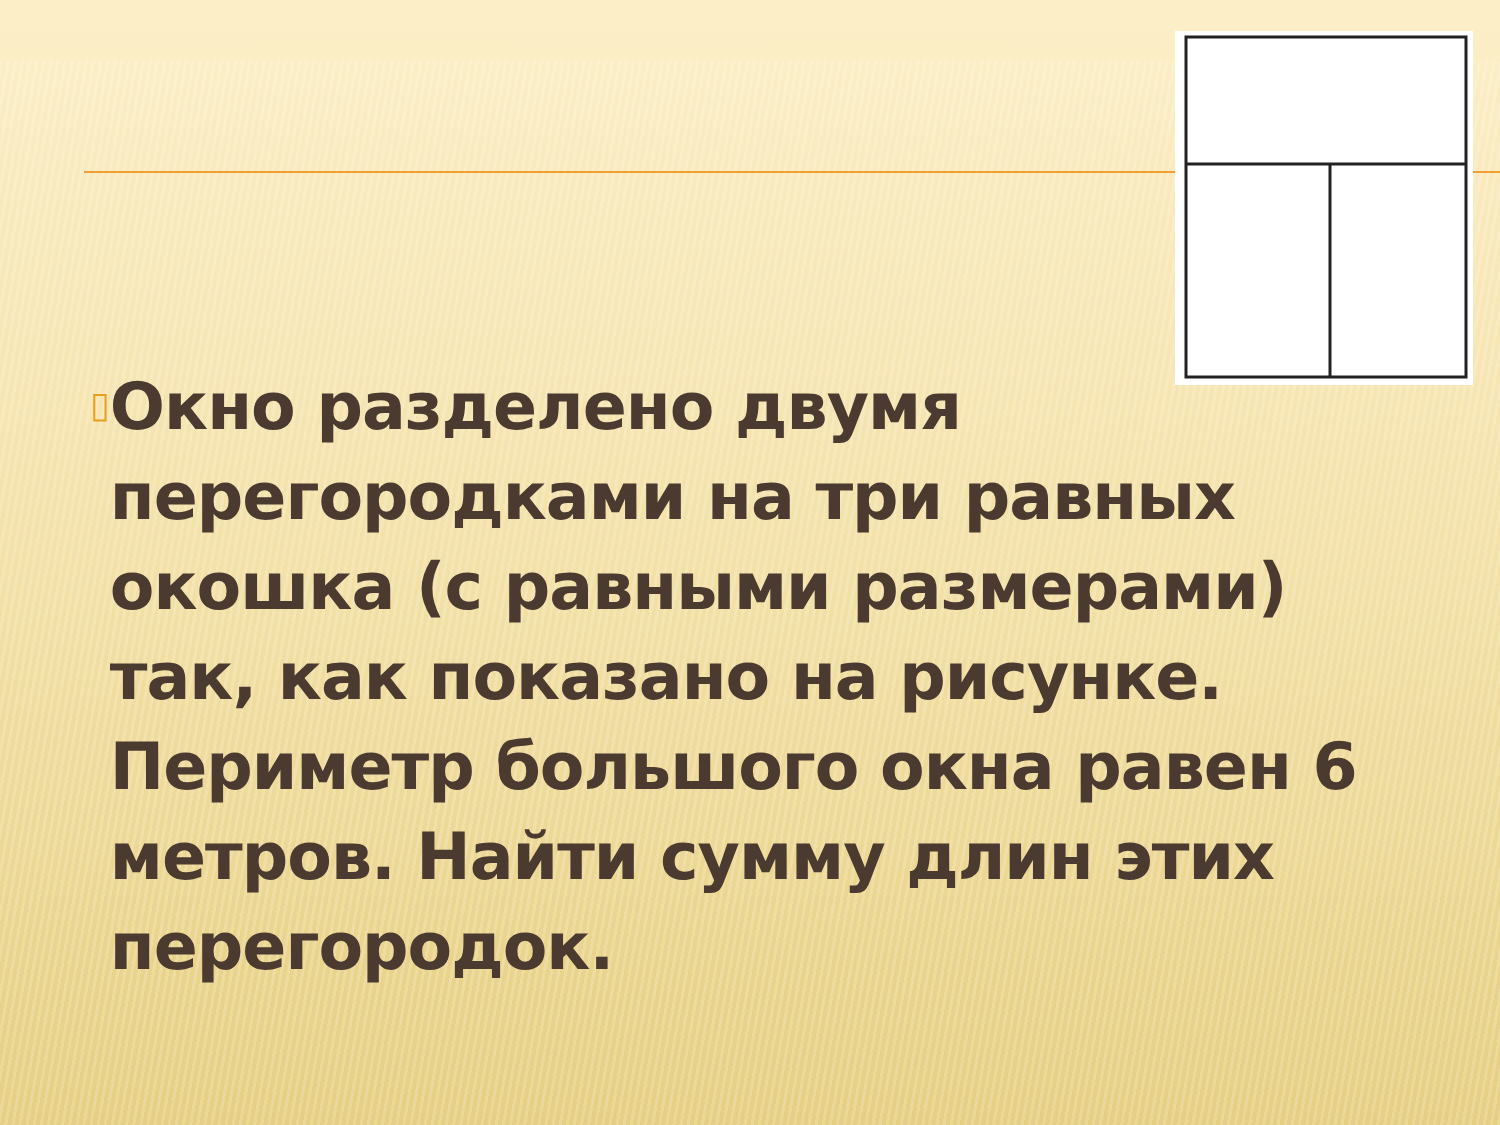▯
Окно разделено двумя перегородками на три равных окошка (с равными размерами) так, как показано на рисунке. Периметр большого окна равен 6 метров. Найти сумму длин этих перегородок.